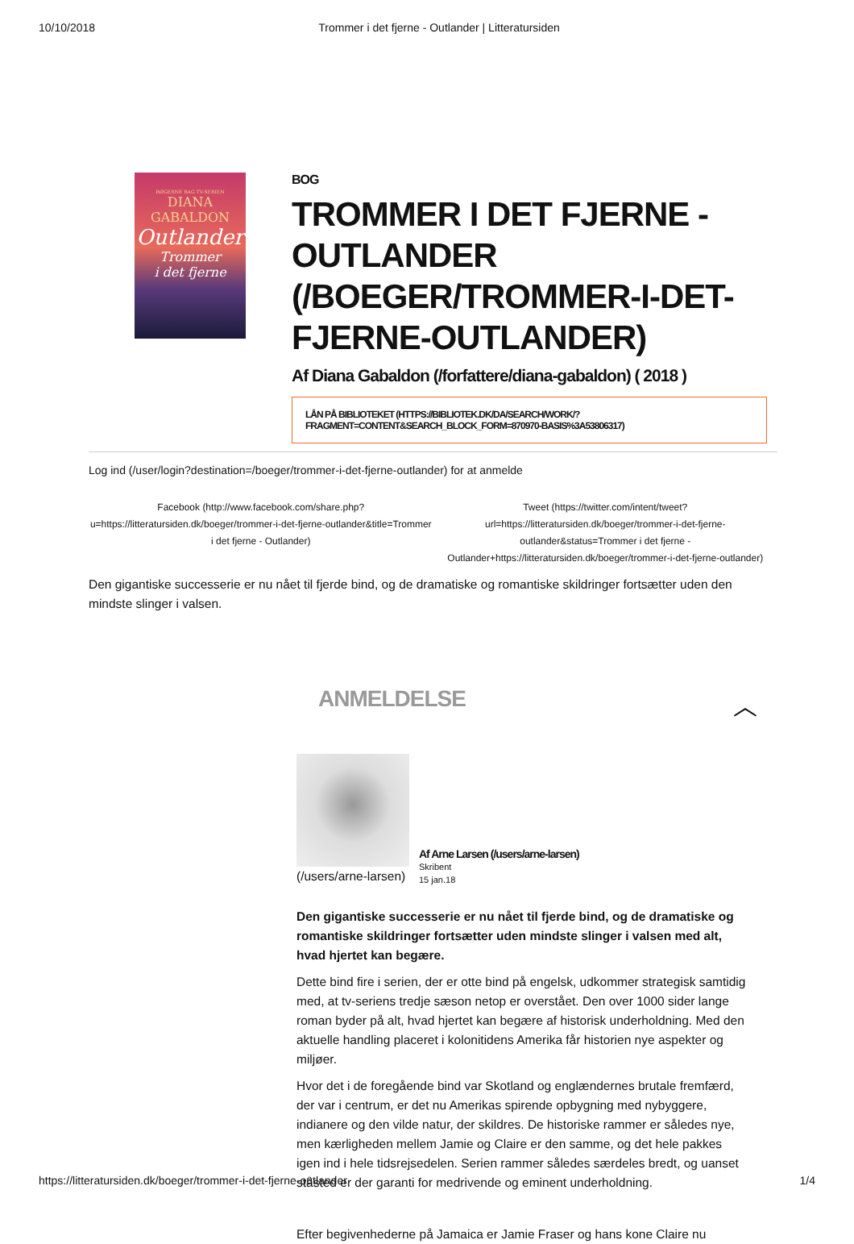10/10/2018 Trommer i det fjerne - Outlander | Litteratursiden
BØGERNE BAG TV-SERIEN
DIANA
GABALDON
Outlander
Trommer
i det fjerne
BOG
TROMMER I DET FJERNE - OUTLANDER (/BOEGER/TROMMER-I-DET-FJERNE-OUTLANDER)
Af Diana Gabaldon (/forfattere/diana-gabaldon) ( 2018 )
LÅN PÅ BIBLIOTEKET (HTTPS://BIBLIOTEK.DK/DA/SEARCH/WORK/?FRAGMENT=CONTENT&SEARCH_BLOCK_FORM=870970-BASIS%3A53806317)
Log ind (/user/login?destination=/boeger/trommer-i-det-fjerne-outlander) for at anmelde
Facebook (http://www.facebook.com/share.php?u=https://litteratursiden.dk/boeger/trommer-i-det-fjerne-outlander&title=Trommer i det fjerne - Outlander)
Tweet (https://twitter.com/intent/tweet?url=https://litteratursiden.dk/boeger/trommer-i-det-fjerne-outlander&status=Trommer i det fjerne - Outlander+https://litteratursiden.dk/boeger/trommer-i-det-fjerne-outlander)
Den gigantiske successerie er nu nået til fjerde bind, og de dramatiske og romantiske skildringer fortsætter uden den mindste slinger i valsen.
ANMELDELSE ︿
(/users/arne-larsen)
Af Arne Larsen (/users/arne-larsen)
Skribent
15 jan.18
Den gigantiske successerie er nu nået til fjerde bind, og de dramatiske og romantiske skildringer fortsætter uden mindste slinger i valsen med alt, hvad hjertet kan begære.
Dette bind fire i serien, der er otte bind på engelsk, udkommer strategisk samtidig med, at tv-seriens tredje sæson netop er overstået. Den over 1000 sider lange roman byder på alt, hvad hjertet kan begære af historisk underholdning. Med den aktuelle handling placeret i kolonitidens Amerika får historien nye aspekter og miljøer.
Hvor det i de foregående bind var Skotland og englændernes brutale fremfærd, der var i centrum, er det nu Amerikas spirende opbygning med nybyggere, indianere og den vilde natur, der skildres. De historiske rammer er således nye, men kærligheden mellem Jamie og Claire er den samme, og det hele pakkes igen ind i hele tidsrejsedelen. Serien rammer således særdeles bredt, og uanset ståsted er der garanti for medrivende og eminent underholdning.
Efter begivenhederne på Jamaica er Jamie Fraser og hans kone Claire nu
https://litteratursiden.dk/boeger/trommer-i-det-fjerne-outlander 1/4